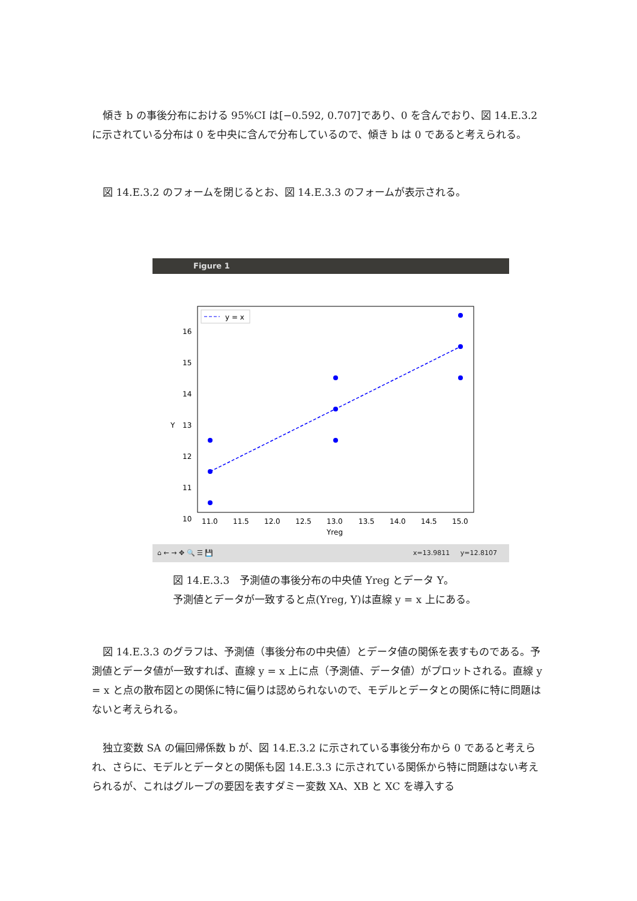傾き b の事後分布における 95%CI は[−0.592, 0.707]であり、0 を含んでおり、図 14.E.3.2 に示されている分布は 0 を中央に含んで分布しているので、傾き b は 0 であると考えられる。
図 14.E.3.2 のフォームを閉じるとお、図 14.E.3.3 のフォームが表示される。
Figure 1
16
15
14
13
12
11
10
Y
11.0
11.5
12.0
12.5
13.0
13.5
14.0
14.5
15.0
Yreg
y = x
⌂ ← → ✥ 🔍 ☰ 💾 x=13.9811 y=12.8107
図 14.E.3.3　予測値の事後分布の中央値 Yreg とデータ Y。
予測値とデータが一致すると点(Yreg, Y)は直線 y = x 上にある。
図 14.E.3.3 のグラフは、予測値（事後分布の中央値）とデータ値の関係を表すものである。予測値とデータ値が一致すれば、直線 y = x 上に点（予測値、データ値）がプロットされる。直線 y = x と点の散布図との関係に特に偏りは認められないので、モデルとデータとの関係に特に問題はないと考えられる。
独立変数 SA の偏回帰係数 b が、図 14.E.3.2 に示されている事後分布から 0 であると考えられ、さらに、モデルとデータとの関係も図 14.E.3.3 に示されている関係から特に問題はない考えられるが、これはグループの要因を表すダミー変数 XA、XB と XC を導入する